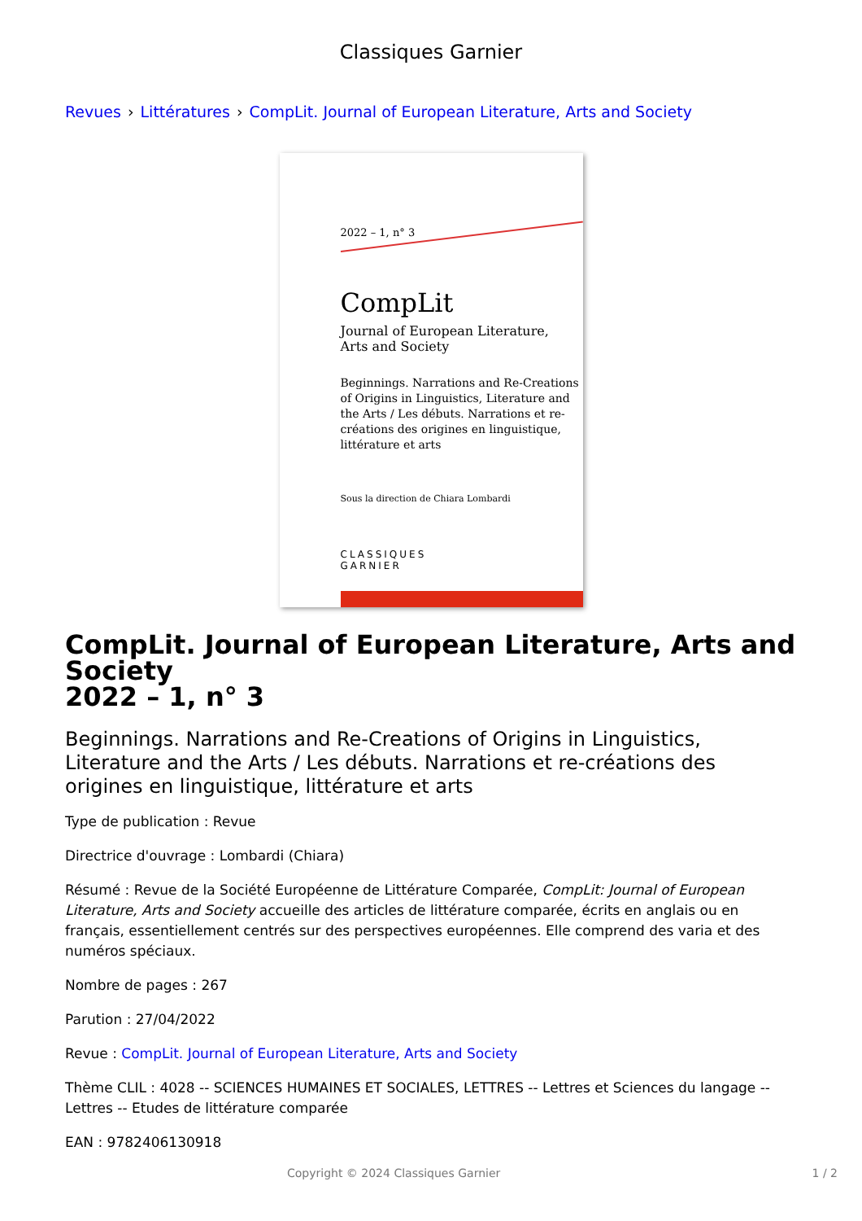Classiques Garnier
Revues › Littératures › CompLit. Journal of European Literature, Arts and Society
2022 – 1, n° 3
CompLit
Journal of European Literature,
Arts and Society
Beginnings. Narrations and Re-Creations of Origins in Linguistics, Literature and the Arts / Les débuts. Narrations et re-créations des origines en linguistique, littérature et arts
Sous la direction de Chiara Lombardi
CLASSIQUES
GARNIER
CompLit. Journal of European Literature, Arts and Society
2022 – 1, n° 3
Beginnings. Narrations and Re-Creations of Origins in Linguistics, Literature and the Arts / Les débuts. Narrations et re-créations des origines en linguistique, littérature et arts
Type de publication : Revue
Directrice d'ouvrage : Lombardi (Chiara)
Résumé : Revue de la Société Européenne de Littérature Comparée, CompLit: Journal of European Literature, Arts and Society accueille des articles de littérature comparée, écrits en anglais ou en français, essentiellement centrés sur des perspectives européennes. Elle comprend des varia et des numéros spéciaux.
Nombre de pages : 267
Parution : 27/04/2022
Revue : CompLit. Journal of European Literature, Arts and Society
Thème CLIL : 4028 -- SCIENCES HUMAINES ET SOCIALES, LETTRES -- Lettres et Sciences du langage -- Lettres -- Etudes de littérature comparée
EAN : 9782406130918
Copyright © 2024 Classiques Garnier 1 / 2